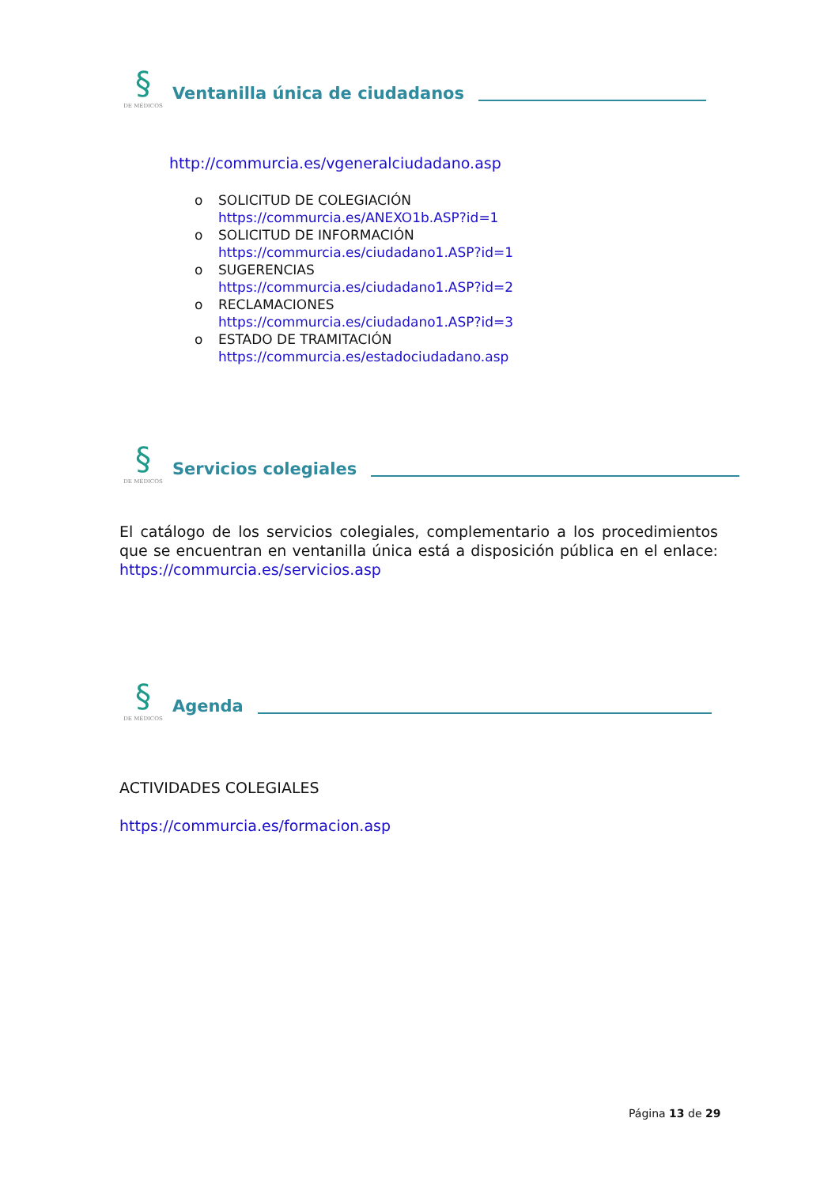§
DE MÉDICOS
Ventanilla única de ciudadanos
http://commurcia.es/vgeneralciudadano.asp
o SOLICITUD DE COLEGIACIÓN
https://commurcia.es/ANEXO1b.ASP?id=1
o SOLICITUD DE INFORMACIÓN
https://commurcia.es/ciudadano1.ASP?id=1
o SUGERENCIAS
https://commurcia.es/ciudadano1.ASP?id=2
o RECLAMACIONES
https://commurcia.es/ciudadano1.ASP?id=3
o ESTADO DE TRAMITACIÓN
https://commurcia.es/estadociudadano.asp
§
DE MÉDICOS
Servicios colegiales
El catálogo de los servicios colegiales, complementario a los procedimientos que se encuentran en ventanilla única está a disposición pública en el enlace: https://commurcia.es/servicios.asp
§
DE MÉDICOS
Agenda
ACTIVIDADES COLEGIALES
https://commurcia.es/formacion.asp
Página 13 de 29